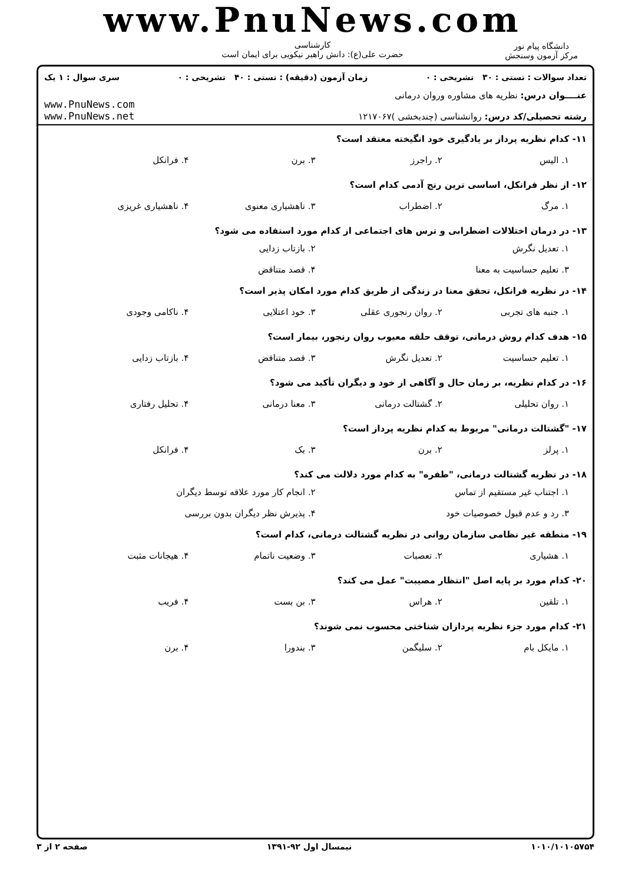www.PnuNews.com
کارشناسی
حضرت علی(ع): دانش راهبر نیکویی برای ایمان است
دانشگاه پیام نور
مرکز آزمون وسنجش
تعداد سوالات : تستی : ۳۰ تشریحی : ۰ زمان آزمون (دقیقه) : تستی : ۴۰ تشریحی : ۰ سری سوال : ۱ یک
عنــــوان درس: نظریه های مشاوره وروان درمانی
رشته تحصیلی/کد درس: روانشناسی (چندبخشی )۱۲۱۷۰۶۷
www.PnuNews.com
www.PnuNews.net
۱۱- کدام نظریه پرداز بر یادگیری خود انگیخته معتقد است؟
۱. الیس ۲. راجرز ۳. برن ۴. فرانکل
۱۲- از نظر فرانکل، اساسی ترین رنج آدمی کدام است؟
۱. مرگ ۲. اضطراب ۳. ناهشیاری معنوی ۴. ناهشیاری غریزی
۱۳- در درمان اختلالات اضطرابی و ترس های اجتماعی از کدام مورد استفاده می شود؟
۱. تعدیل نگرش ۲. بازتاب زدایی ۳. تعلیم حساسیت به معنا ۴. قصد متناقض
۱۴- در نظریه فرانکل، تحقق معنا در زندگی از طریق کدام مورد امکان پذیر است؟
۱. جنبه های تجربی ۲. روان رنجوری عقلی ۳. خود اعتلایی ۴. ناکامی وجودی
۱۵- هدف کدام روش درمانی، توقف حلقه معیوب روان رنجور، بیمار است؟
۱. تعلیم حساسیت ۲. تعدیل نگرش ۳. قصد متناقض ۴. بازتاب زدایی
۱۶- در کدام نظریه، بر زمان حال و آگاهی از خود و دیگران تأکید می شود؟
۱. روان تحلیلی ۲. گشتالت درمانی ۳. معنا درمانی ۴. تحلیل رفتاری
۱۷- "گشتالت درمانی" مربوط به کدام نظریه پرداز است؟
۱. پرلز ۲. برن ۳. بک ۴. فرانکل
۱۸- در نظریه گشتالت درمانی، "طفره" به کدام مورد دلالت می کند؟
۱. اجتناب غیر مستقیم از تماس ۲. انجام کار مورد علاقه توسط دیگران ۳. رد و عدم قبول خصوصیات خود ۴. پذیرش نظر دیگران بدون بررسی
۱۹- منطقه غیر نظامی سازمان روانی در نظریه گشتالت درمانی، کدام است؟
۱. هشیاری ۲. تعصبات ۳. وضعیت ناتمام ۴. هیجانات مثبت
۲۰- کدام مورد بر پایه اصل "انتظار مصیبت" عمل می کند؟
۱. تلقین ۲. هراس ۳. بن بست ۴. فریب
۲۱- کدام مورد جزء نظریه پردازان شناختی محسوب نمی شوند؟
۱. مایکل بام ۲. سلیگمن ۳. بندورا ۴. برن
۱۰۱۰/۱۰۱۰۵۷۵۴ نیمسال اول ۹۲-۱۳۹۱ صفحه ۲ از ۳